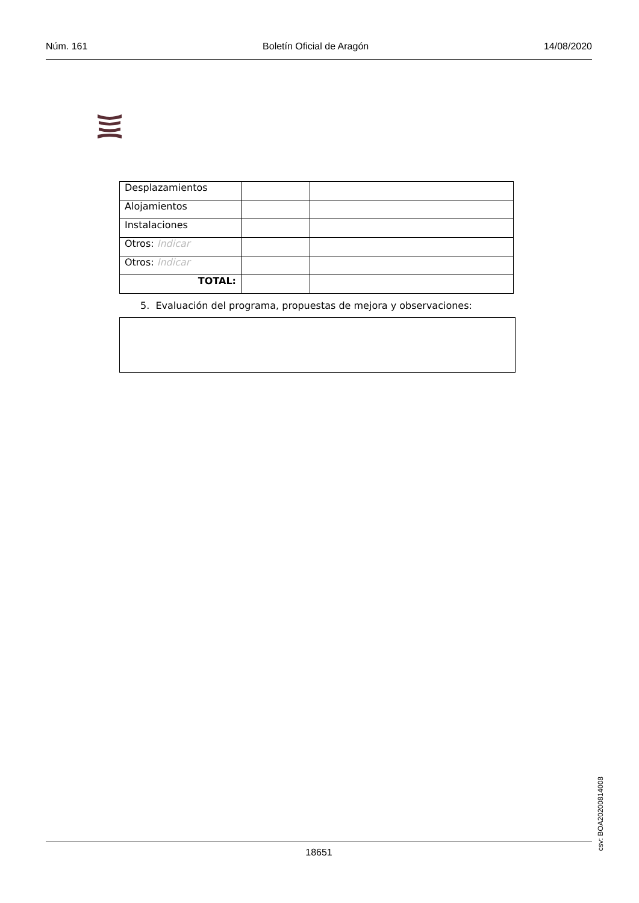Núm. 161 Boletín Oficial de Aragón 14/08/2020
| Desplazamientos | | |
| Alojamientos | | |
| Instalaciones | | |
| Otros: Indicar | | |
| Otros: Indicar | | |
| TOTAL: | | |
5. Evaluación del programa, propuestas de mejora y observaciones:
csv: BOA20200814008
18651